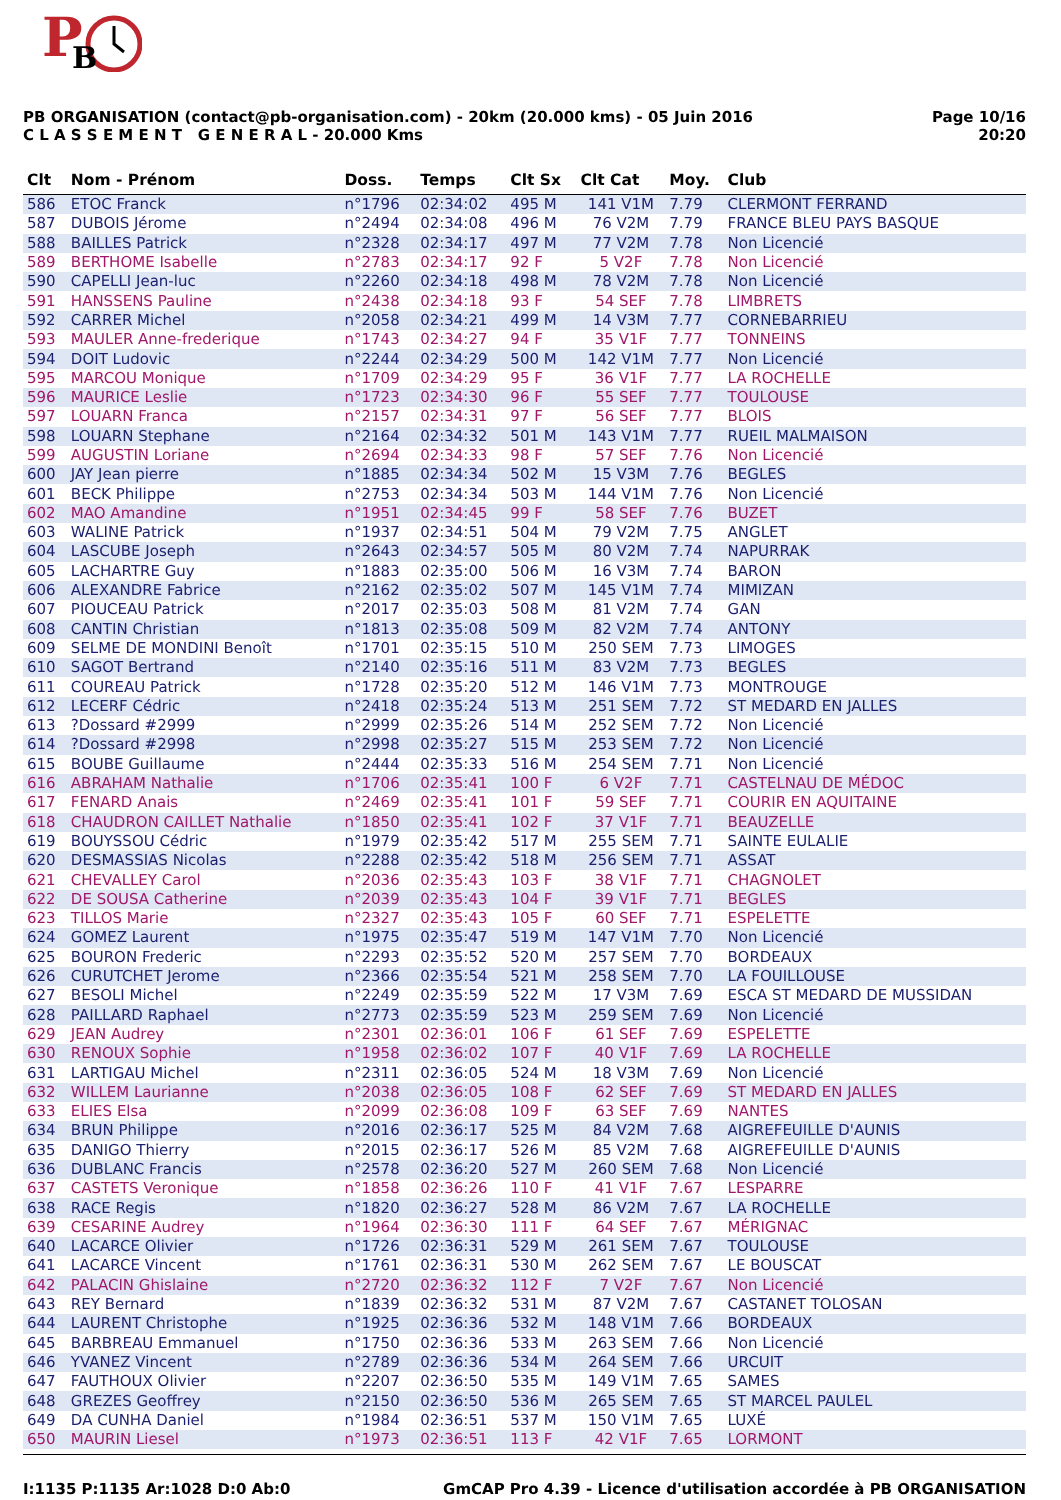P
B
PB ORGANISATION (contact@pb-organisation.com) - 20km (20.000 kms) - 05 Juin 2016
C L A S S E M E N T G E N E R A L - 20.000 Kms
Page 10/16
20:20
| Clt | Nom - Prénom | Doss. | Temps | Clt Sx | Clt Cat | Moy. | Club |
| --- | --- | --- | --- | --- | --- | --- | --- |
| 586 | ETOC Franck | n°1796 | 02:34:02 | 495 M | 141 V1M | 7.79 | CLERMONT FERRAND |
| 587 | DUBOIS Jérome | n°2494 | 02:34:08 | 496 M | 76 V2M | 7.79 | FRANCE BLEU PAYS BASQUE |
| 588 | BAILLES Patrick | n°2328 | 02:34:17 | 497 M | 77 V2M | 7.78 | Non Licencié |
| 589 | BERTHOME Isabelle | n°2783 | 02:34:17 | 92 F | 5 V2F | 7.78 | Non Licencié |
| 590 | CAPELLI Jean-luc | n°2260 | 02:34:18 | 498 M | 78 V2M | 7.78 | Non Licencié |
| 591 | HANSSENS Pauline | n°2438 | 02:34:18 | 93 F | 54 SEF | 7.78 | LIMBRETS |
| 592 | CARRER Michel | n°2058 | 02:34:21 | 499 M | 14 V3M | 7.77 | CORNEBARRIEU |
| 593 | MAULER Anne-frederique | n°1743 | 02:34:27 | 94 F | 35 V1F | 7.77 | TONNEINS |
| 594 | DOIT Ludovic | n°2244 | 02:34:29 | 500 M | 142 V1M | 7.77 | Non Licencié |
| 595 | MARCOU Monique | n°1709 | 02:34:29 | 95 F | 36 V1F | 7.77 | LA ROCHELLE |
| 596 | MAURICE Leslie | n°1723 | 02:34:30 | 96 F | 55 SEF | 7.77 | TOULOUSE |
| 597 | LOUARN Franca | n°2157 | 02:34:31 | 97 F | 56 SEF | 7.77 | BLOIS |
| 598 | LOUARN Stephane | n°2164 | 02:34:32 | 501 M | 143 V1M | 7.77 | RUEIL MALMAISON |
| 599 | AUGUSTIN Loriane | n°2694 | 02:34:33 | 98 F | 57 SEF | 7.76 | Non Licencié |
| 600 | JAY Jean pierre | n°1885 | 02:34:34 | 502 M | 15 V3M | 7.76 | BEGLES |
| 601 | BECK Philippe | n°2753 | 02:34:34 | 503 M | 144 V1M | 7.76 | Non Licencié |
| 602 | MAO Amandine | n°1951 | 02:34:45 | 99 F | 58 SEF | 7.76 | BUZET |
| 603 | WALINE Patrick | n°1937 | 02:34:51 | 504 M | 79 V2M | 7.75 | ANGLET |
| 604 | LASCUBE Joseph | n°2643 | 02:34:57 | 505 M | 80 V2M | 7.74 | NAPURRAK |
| 605 | LACHARTRE Guy | n°1883 | 02:35:00 | 506 M | 16 V3M | 7.74 | BARON |
| 606 | ALEXANDRE Fabrice | n°2162 | 02:35:02 | 507 M | 145 V1M | 7.74 | MIMIZAN |
| 607 | PIOUCEAU Patrick | n°2017 | 02:35:03 | 508 M | 81 V2M | 7.74 | GAN |
| 608 | CANTIN Christian | n°1813 | 02:35:08 | 509 M | 82 V2M | 7.74 | ANTONY |
| 609 | SELME DE MONDINI Benoît | n°1701 | 02:35:15 | 510 M | 250 SEM | 7.73 | LIMOGES |
| 610 | SAGOT Bertrand | n°2140 | 02:35:16 | 511 M | 83 V2M | 7.73 | BEGLES |
| 611 | COUREAU Patrick | n°1728 | 02:35:20 | 512 M | 146 V1M | 7.73 | MONTROUGE |
| 612 | LECERF Cédric | n°2418 | 02:35:24 | 513 M | 251 SEM | 7.72 | ST MEDARD EN JALLES |
| 613 | ?Dossard #2999 | n°2999 | 02:35:26 | 514 M | 252 SEM | 7.72 | Non Licencié |
| 614 | ?Dossard #2998 | n°2998 | 02:35:27 | 515 M | 253 SEM | 7.72 | Non Licencié |
| 615 | BOUBE Guillaume | n°2444 | 02:35:33 | 516 M | 254 SEM | 7.71 | Non Licencié |
| 616 | ABRAHAM Nathalie | n°1706 | 02:35:41 | 100 F | 6 V2F | 7.71 | CASTELNAU DE MÉDOC |
| 617 | FENARD Anais | n°2469 | 02:35:41 | 101 F | 59 SEF | 7.71 | COURIR EN AQUITAINE |
| 618 | CHAUDRON CAILLET Nathalie | n°1850 | 02:35:41 | 102 F | 37 V1F | 7.71 | BEAUZELLE |
| 619 | BOUYSSOU Cédric | n°1979 | 02:35:42 | 517 M | 255 SEM | 7.71 | SAINTE EULALIE |
| 620 | DESMASSIAS Nicolas | n°2288 | 02:35:42 | 518 M | 256 SEM | 7.71 | ASSAT |
| 621 | CHEVALLEY Carol | n°2036 | 02:35:43 | 103 F | 38 V1F | 7.71 | CHAGNOLET |
| 622 | DE SOUSA Catherine | n°2039 | 02:35:43 | 104 F | 39 V1F | 7.71 | BEGLES |
| 623 | TILLOS Marie | n°2327 | 02:35:43 | 105 F | 60 SEF | 7.71 | ESPELETTE |
| 624 | GOMEZ Laurent | n°1975 | 02:35:47 | 519 M | 147 V1M | 7.70 | Non Licencié |
| 625 | BOURON Frederic | n°2293 | 02:35:52 | 520 M | 257 SEM | 7.70 | BORDEAUX |
| 626 | CURUTCHET Jerome | n°2366 | 02:35:54 | 521 M | 258 SEM | 7.70 | LA FOUILLOUSE |
| 627 | BESOLI Michel | n°2249 | 02:35:59 | 522 M | 17 V3M | 7.69 | ESCA ST MEDARD DE MUSSIDAN |
| 628 | PAILLARD Raphael | n°2773 | 02:35:59 | 523 M | 259 SEM | 7.69 | Non Licencié |
| 629 | JEAN Audrey | n°2301 | 02:36:01 | 106 F | 61 SEF | 7.69 | ESPELETTE |
| 630 | RENOUX Sophie | n°1958 | 02:36:02 | 107 F | 40 V1F | 7.69 | LA ROCHELLE |
| 631 | LARTIGAU Michel | n°2311 | 02:36:05 | 524 M | 18 V3M | 7.69 | Non Licencié |
| 632 | WILLEM Laurianne | n°2038 | 02:36:05 | 108 F | 62 SEF | 7.69 | ST MEDARD EN JALLES |
| 633 | ELIES Elsa | n°2099 | 02:36:08 | 109 F | 63 SEF | 7.69 | NANTES |
| 634 | BRUN Philippe | n°2016 | 02:36:17 | 525 M | 84 V2M | 7.68 | AIGREFEUILLE D'AUNIS |
| 635 | DANIGO Thierry | n°2015 | 02:36:17 | 526 M | 85 V2M | 7.68 | AIGREFEUILLE D'AUNIS |
| 636 | DUBLANC Francis | n°2578 | 02:36:20 | 527 M | 260 SEM | 7.68 | Non Licencié |
| 637 | CASTETS Veronique | n°1858 | 02:36:26 | 110 F | 41 V1F | 7.67 | LESPARRE |
| 638 | RACE Regis | n°1820 | 02:36:27 | 528 M | 86 V2M | 7.67 | LA ROCHELLE |
| 639 | CESARINE Audrey | n°1964 | 02:36:30 | 111 F | 64 SEF | 7.67 | MÉRIGNAC |
| 640 | LACARCE Olivier | n°1726 | 02:36:31 | 529 M | 261 SEM | 7.67 | TOULOUSE |
| 641 | LACARCE Vincent | n°1761 | 02:36:31 | 530 M | 262 SEM | 7.67 | LE BOUSCAT |
| 642 | PALACIN Ghislaine | n°2720 | 02:36:32 | 112 F | 7 V2F | 7.67 | Non Licencié |
| 643 | REY Bernard | n°1839 | 02:36:32 | 531 M | 87 V2M | 7.67 | CASTANET TOLOSAN |
| 644 | LAURENT Christophe | n°1925 | 02:36:36 | 532 M | 148 V1M | 7.66 | BORDEAUX |
| 645 | BARBREAU Emmanuel | n°1750 | 02:36:36 | 533 M | 263 SEM | 7.66 | Non Licencié |
| 646 | YVANEZ Vincent | n°2789 | 02:36:36 | 534 M | 264 SEM | 7.66 | URCUIT |
| 647 | FAUTHOUX Olivier | n°2207 | 02:36:50 | 535 M | 149 V1M | 7.65 | SAMES |
| 648 | GREZES Geoffrey | n°2150 | 02:36:50 | 536 M | 265 SEM | 7.65 | ST MARCEL PAULEL |
| 649 | DA CUNHA Daniel | n°1984 | 02:36:51 | 537 M | 150 V1M | 7.65 | LUXÉ |
| 650 | MAURIN Liesel | n°1973 | 02:36:51 | 113 F | 42 V1F | 7.65 | LORMONT |
I:1135 P:1135 Ar:1028 D:0 Ab:0 GmCAP Pro 4.39 - Licence d'utilisation accordée à PB ORGANISATION